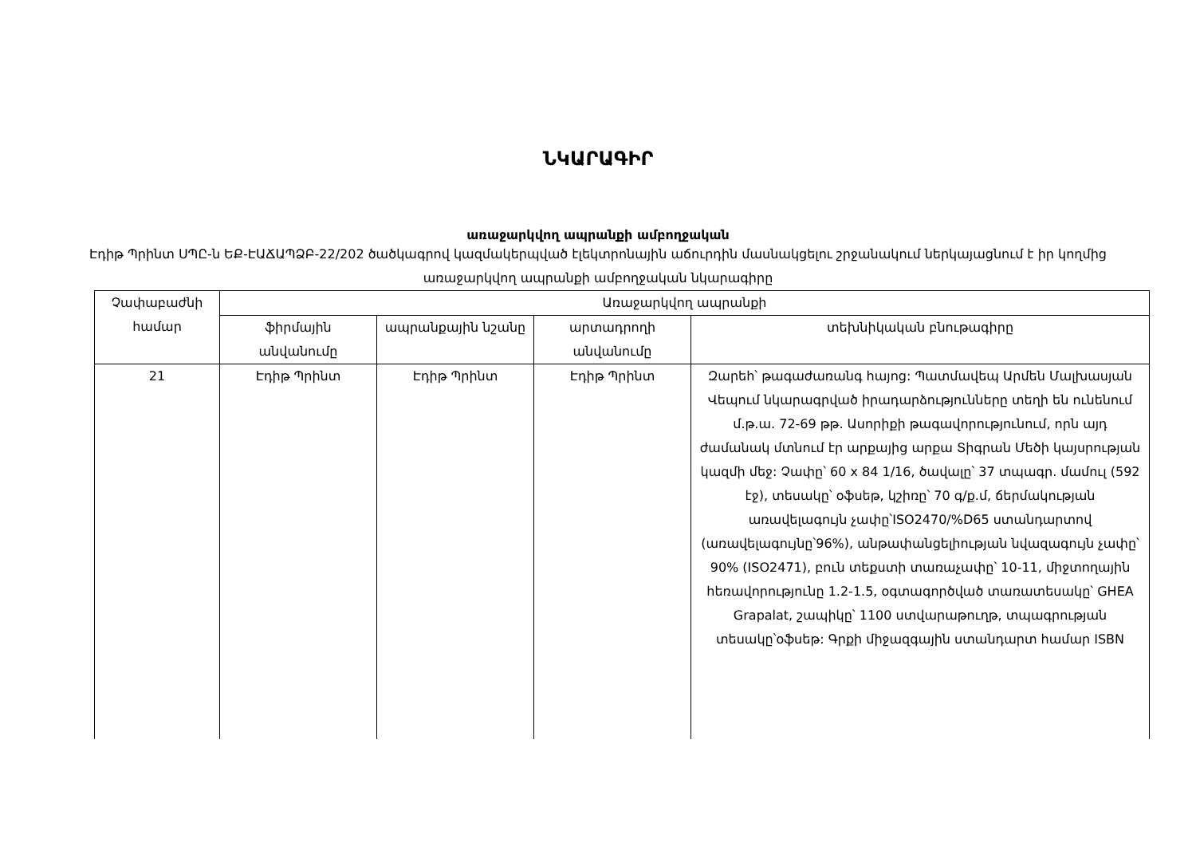ՆԿԱՐԱԳԻՐ
առաջարկվող ապրանքի ամբողջական
Էդիթ Պրինտ ՍՊԸ-ն ԵՔ-ԷԱՃԱՊՁԲ-22/202 ծածկագրով կազմակերպված էլեկտրոնային աճուրդին մասնակցելու շրջանակում ներկայացնում է իր կողմից առաջարկվող ապրանքի ամբողջական նկարագիրը
| Չափաբաժնի համար | Առաջարկվող ապրանքի | | | |
| --- | --- | --- | --- | --- |
| | ֆիրմային անվանումը | ապրանքային նշանը | արտադրողի անվանումը | տեխնիկական բնութագիրը |
| 21 | Էդիթ Պրինտ | Էդիթ Պրինտ | Էդիթ Պրինտ | Զարեհ՝ թագաժառանգ հայոց: Պատմավեպ Արմեն Մալխասյան Վեպում նկարագրված իրադարձությունները տեղի են ունենում մ.թ.ա. 72-69 թթ. Ասորիքի թագավորությունում, որն այդ ժամանակ մտնում էր արքայից արքա Տիգրան Մեծի կայսրության կազմի մեջ: Չափը՝ 60 x 84 1/16, ծավալը՝ 37 տպագր. մամուլ (592 էջ), տեսակը՝ օֆսեթ, կշիռը՝ 70 գ/ք.մ, ճերմակության առավելագույն չափը՝ISO2470/%D65 ստանդարտով (առավելագույնը՝96%), անթափանցելիության նվազագույն չափը՝ 90% (ISO2471), բուն տեքստի տառաչափը՝ 10-11, միջտողային հեռավորությունը 1.2-1.5, օգտագործված տառատեսակը՝ GHEA Grapalat, շապիկը՝ 1100 ստվարաթուղթ, տպագրության տեսակը՝օֆսեթ: Գրքի միջազգային ստանդարտ համար ISBN |